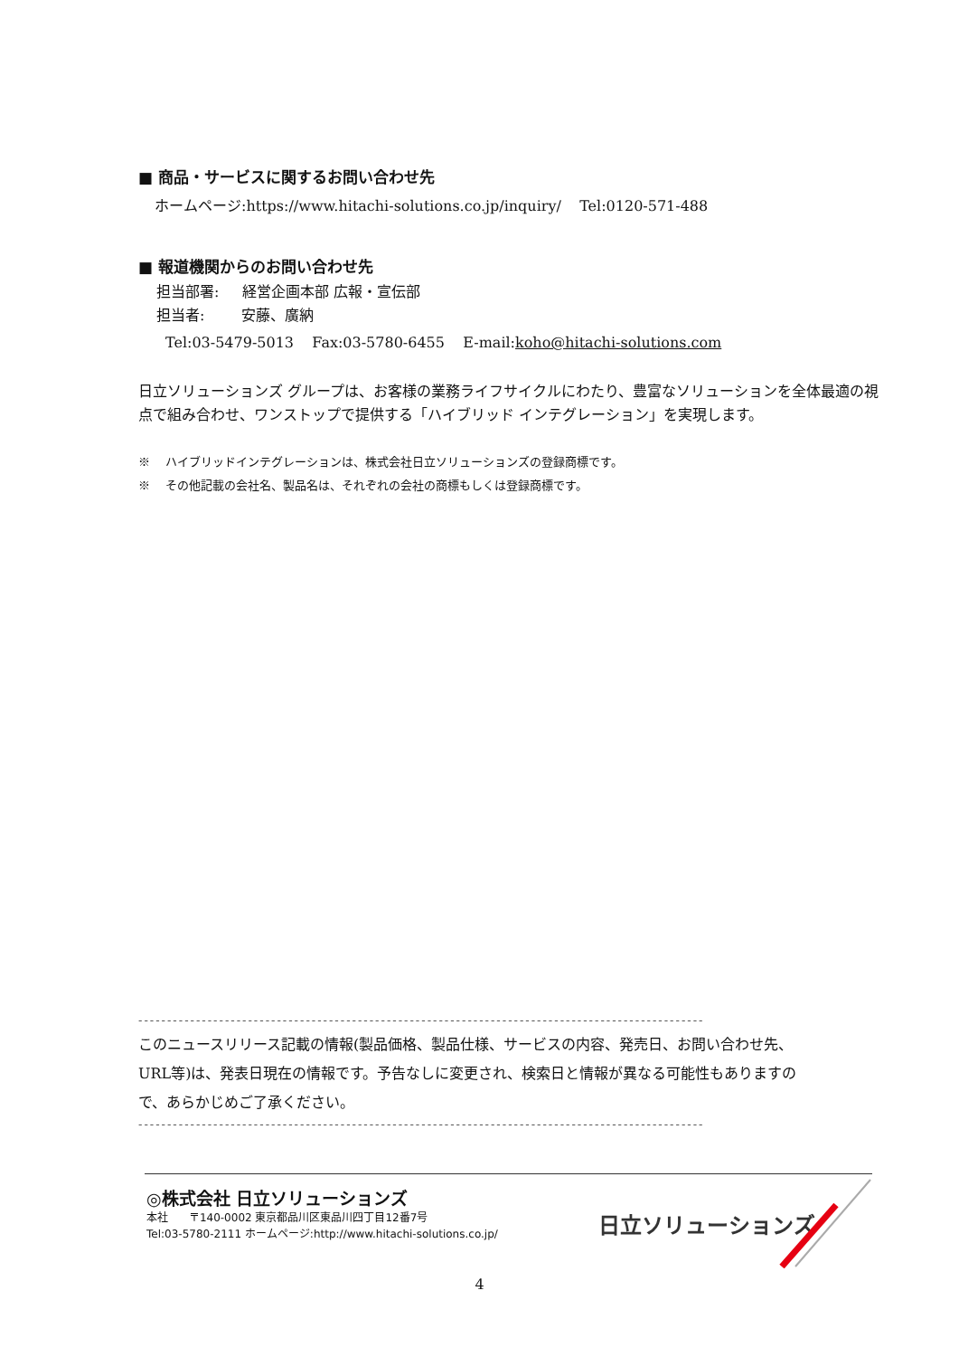■ 商品・サービスに関するお問い合わせ先
ホームページ:https://www.hitachi-solutions.co.jp/inquiry/ Tel:0120-571-488
■ 報道機関からのお問い合わせ先
担当部署: 経営企画本部 広報・宣伝部
担当者: 安藤、廣納
Tel:03-5479-5013 Fax:03-5780-6455 E-mail:koho@hitachi-solutions.com
日立ソリューションズ グループは、お客様の業務ライフサイクルにわたり、豊富なソリューションを全体最適の視点で組み合わせ、ワンストップで提供する「ハイブリッド インテグレーション」を実現します。
※ ハイブリッドインテグレーションは、株式会社日立ソリューションズの登録商標です。
※ その他記載の会社名、製品名は、それぞれの会社の商標もしくは登録商標です。
--------------------------------------------------------------------------------------------------
このニュースリリース記載の情報(製品価格、製品仕様、サービスの内容、発売日、お問い合わせ先、URL等)は、発表日現在の情報です。予告なしに変更され、検索日と情報が異なる可能性もありますので、あらかじめご了承ください。
--------------------------------------------------------------------------------------------------
◎株式会社 日立ソリューションズ
本社 〒140-0002 東京都品川区東品川四丁目12番7号
Tel:03-5780-2111 ホームページ:http://www.hitachi-solutions.co.jp/
日立ソリューションズ
4